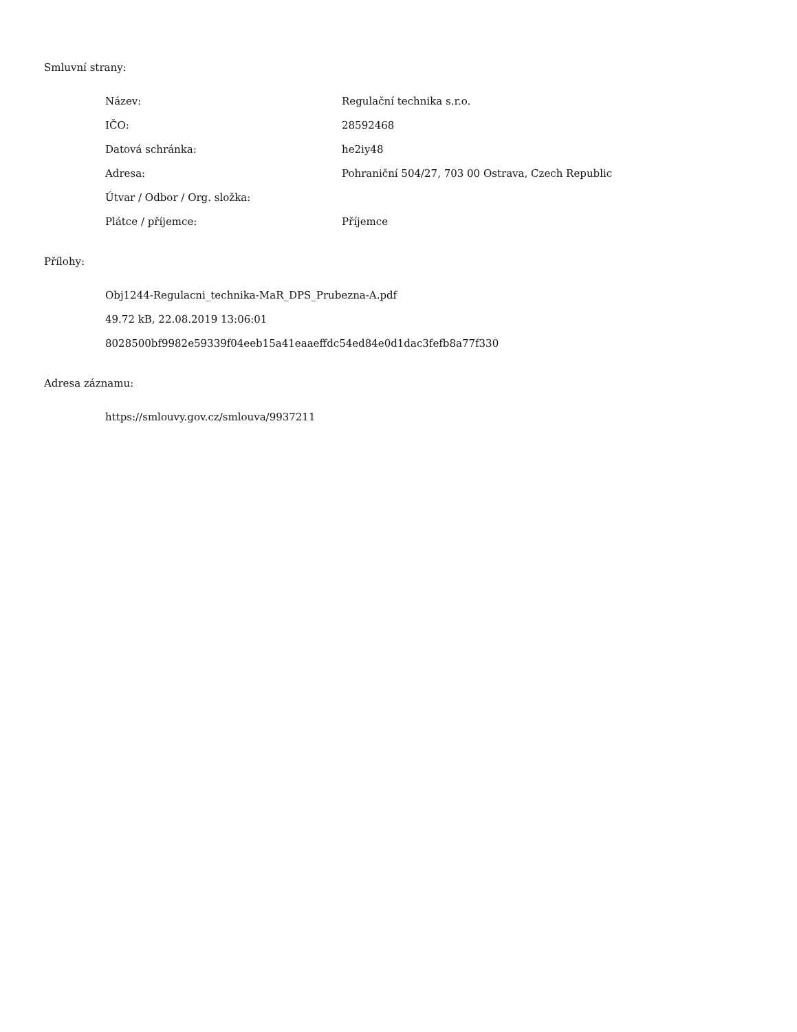Smluvní strany:
| Název: | Regulační technika s.r.o. |
| IČO: | 28592468 |
| Datová schránka: | he2iy48 |
| Adresa: | Pohraniční 504/27, 703 00 Ostrava, Czech Republic |
| Útvar / Odbor / Org. složka: | |
| Plátce / příjemce: | Příjemce |
Přílohy:
Obj1244-Regulacni_technika-MaR_DPS_Prubezna-A.pdf
49.72 kB, 22.08.2019 13:06:01
8028500bf9982e59339f04eeb15a41eaaeffdc54ed84e0d1dac3fefb8a77f330
Adresa záznamu:
https://smlouvy.gov.cz/smlouva/9937211